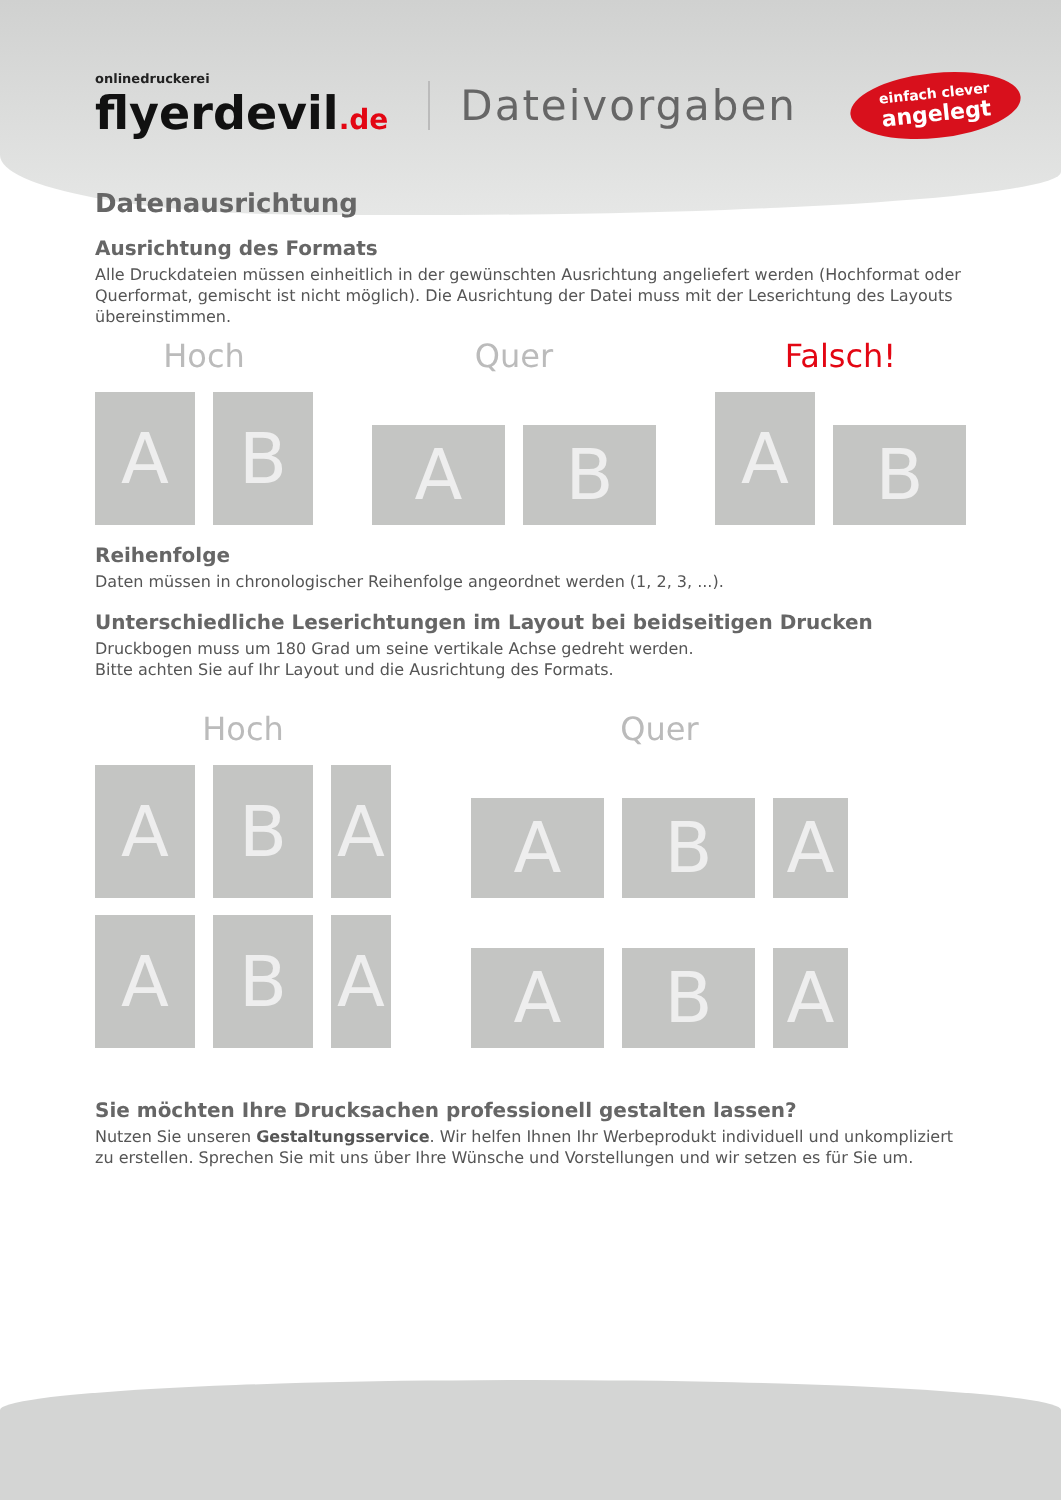onlinedruckerei
flyerdevil.de
Dateivorgaben
einfach clever
angelegt
Datenausrichtung
Ausrichtung des Formats
Alle Druckdateien müssen einheitlich in der gewünschten Ausrichtung angeliefert werden (Hochformat oder Querformat, gemischt ist nicht möglich). Die Ausrichtung der Datei muss mit der Leserichtung des Layouts übereinstimmen.
Hoch
A
B
Quer
A
B
Falsch!
A
B
Reihenfolge
Daten müssen in chronologischer Reihenfolge angeordnet werden (1, 2, 3, ...).
Unterschiedliche Leserichtungen im Layout bei beidseitigen Drucken
Druckbogen muss um 180 Grad um seine vertikale Achse gedreht werden.
Bitte achten Sie auf Ihr Layout und die Ausrichtung des Formats.
Hoch
A
B
A
A
B
A
Quer
A
B
A
A
B
A
Sie möchten Ihre Drucksachen professionell gestalten lassen?
Nutzen Sie unseren Gestaltungsservice. Wir helfen Ihnen Ihr Werbeprodukt individuell und unkompliziert zu erstellen. Sprechen Sie mit uns über Ihre Wünsche und Vorstellungen und wir setzen es für Sie um.